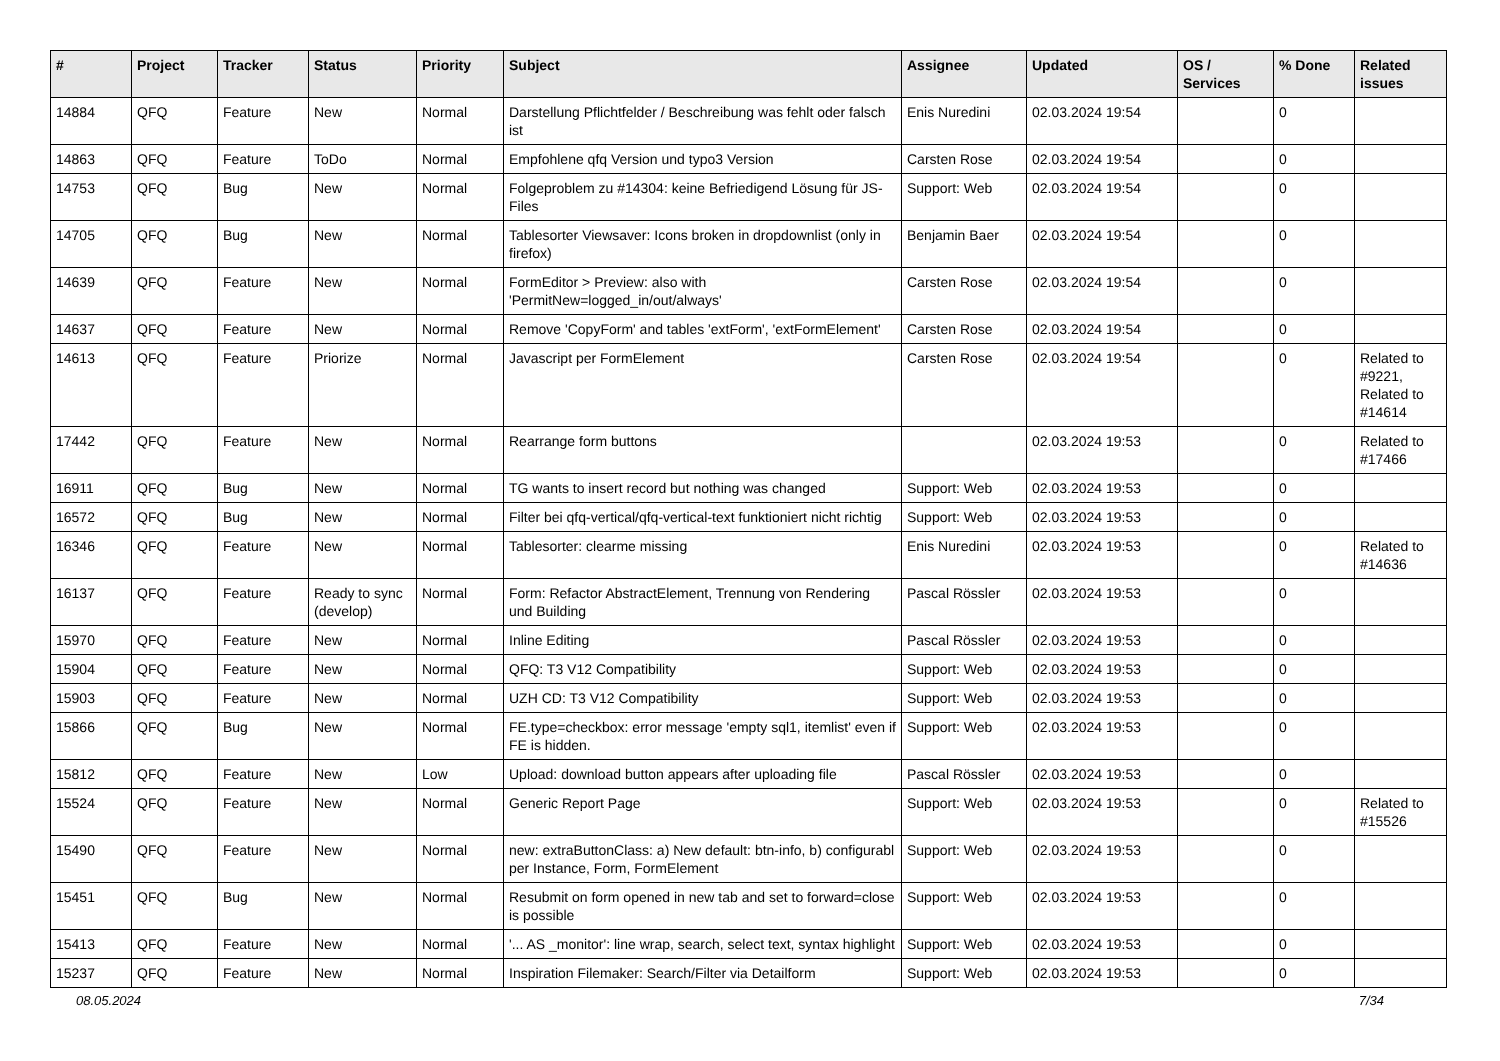| # | Project | Tracker | Status | Priority | Subject | Assignee | Updated | OS / Services | % Done | Related issues |
| --- | --- | --- | --- | --- | --- | --- | --- | --- | --- | --- |
| 14884 | QFQ | Feature | New | Normal | Darstellung Pflichtfelder / Beschreibung was fehlt oder falsch ist | Enis Nuredini | 02.03.2024 19:54 | | 0 | |
| 14863 | QFQ | Feature | ToDo | Normal | Empfohlene qfq Version und typo3 Version | Carsten Rose | 02.03.2024 19:54 | | 0 | |
| 14753 | QFQ | Bug | New | Normal | Folgeproblem zu #14304: keine Befriedigend Lösung für JS-Files | Support: Web | 02.03.2024 19:54 | | 0 | |
| 14705 | QFQ | Bug | New | Normal | Tablesorter Viewsaver: Icons broken in dropdownlist (only in firefox) | Benjamin Baer | 02.03.2024 19:54 | | 0 | |
| 14639 | QFQ | Feature | New | Normal | FormEditor > Preview: also with 'PermitNew=logged_in/out/always' | Carsten Rose | 02.03.2024 19:54 | | 0 | |
| 14637 | QFQ | Feature | New | Normal | Remove 'CopyForm' and tables 'extForm', 'extFormElement' | Carsten Rose | 02.03.2024 19:54 | | 0 | |
| 14613 | QFQ | Feature | Priorize | Normal | Javascript per FormElement | Carsten Rose | 02.03.2024 19:54 | | 0 | Related to #9221, Related to #14614 |
| 17442 | QFQ | Feature | New | Normal | Rearrange form buttons | | 02.03.2024 19:53 | | 0 | Related to #17466 |
| 16911 | QFQ | Bug | New | Normal | TG wants to insert record but nothing was changed | Support: Web | 02.03.2024 19:53 | | 0 | |
| 16572 | QFQ | Bug | New | Normal | Filter bei qfq-vertical/qfq-vertical-text funktioniert nicht richtig | Support: Web | 02.03.2024 19:53 | | 0 | |
| 16346 | QFQ | Feature | New | Normal | Tablesorter: clearme missing | Enis Nuredini | 02.03.2024 19:53 | | 0 | Related to #14636 |
| 16137 | QFQ | Feature | Ready to sync (develop) | Normal | Form: Refactor AbstractElement, Trennung von Rendering und Building | Pascal Rössler | 02.03.2024 19:53 | | 0 | |
| 15970 | QFQ | Feature | New | Normal | Inline Editing | Pascal Rössler | 02.03.2024 19:53 | | 0 | |
| 15904 | QFQ | Feature | New | Normal | QFQ: T3 V12 Compatibility | Support: Web | 02.03.2024 19:53 | | 0 | |
| 15903 | QFQ | Feature | New | Normal | UZH CD: T3 V12 Compatibility | Support: Web | 02.03.2024 19:53 | | 0 | |
| 15866 | QFQ | Bug | New | Normal | FE.type=checkbox: error message 'empty sql1, itemlist' even if FE is hidden. | Support: Web | 02.03.2024 19:53 | | 0 | |
| 15812 | QFQ | Feature | New | Low | Upload: download button appears after uploading file | Pascal Rössler | 02.03.2024 19:53 | | 0 | |
| 15524 | QFQ | Feature | New | Normal | Generic Report Page | Support: Web | 02.03.2024 19:53 | | 0 | Related to #15526 |
| 15490 | QFQ | Feature | New | Normal | new: extraButtonClass: a) New default: btn-info, b) configurabl per Instance, Form, FormElement | Support: Web | 02.03.2024 19:53 | | 0 | |
| 15451 | QFQ | Bug | New | Normal | Resubmit on form opened in new tab and set to forward=close is possible | Support: Web | 02.03.2024 19:53 | | 0 | |
| 15413 | QFQ | Feature | New | Normal | '... AS _monitor': line wrap, search, select text, syntax highlight | Support: Web | 02.03.2024 19:53 | | 0 | |
| 15237 | QFQ | Feature | New | Normal | Inspiration Filemaker: Search/Filter via Detailform | Support: Web | 02.03.2024 19:53 | | 0 | |
08.05.2024 7/34